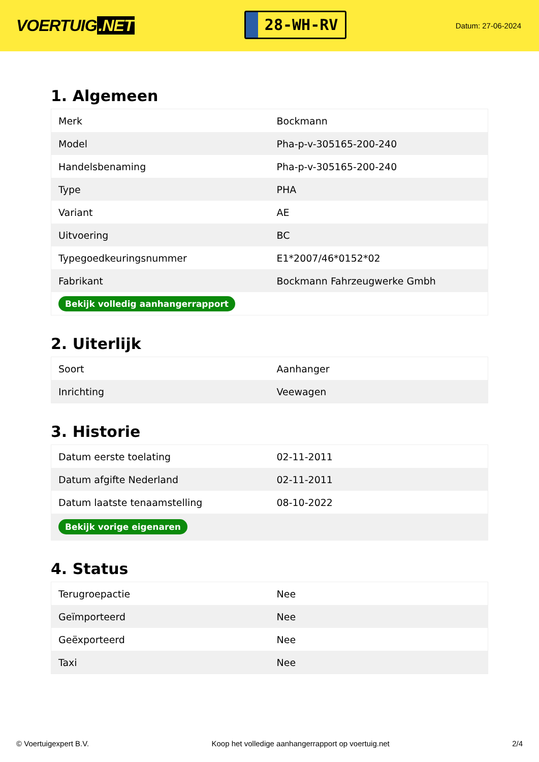VOERTUIG.NET
28-WH-RV
Datum: 27-06-2024
1. Algemeen
| Merk | Bockmann |
| Model | Pha-p-v-305165-200-240 |
| Handelsbenaming | Pha-p-v-305165-200-240 |
| Type | PHA |
| Variant | AE |
| Uitvoering | BC |
| Typegoedkeuringsnummer | E1*2007/46*0152*02 |
| Fabrikant | Bockmann Fahrzeugwerke Gmbh |
| Bekijk volledig aanhangerrapport | |
2. Uiterlijk
| Soort | Aanhanger |
| Inrichting | Veewagen |
3. Historie
| Datum eerste toelating | 02-11-2011 |
| Datum afgifte Nederland | 02-11-2011 |
| Datum laatste tenaamstelling | 08-10-2022 |
| Bekijk vorige eigenaren | |
4. Status
| Terugroepactie | Nee |
| Geïmporteerd | Nee |
| Geëxporteerd | Nee |
| Taxi | Nee |
© Voertuigexpert B.V. Koop het volledige aanhangerrapport op voertuig.net 2/4